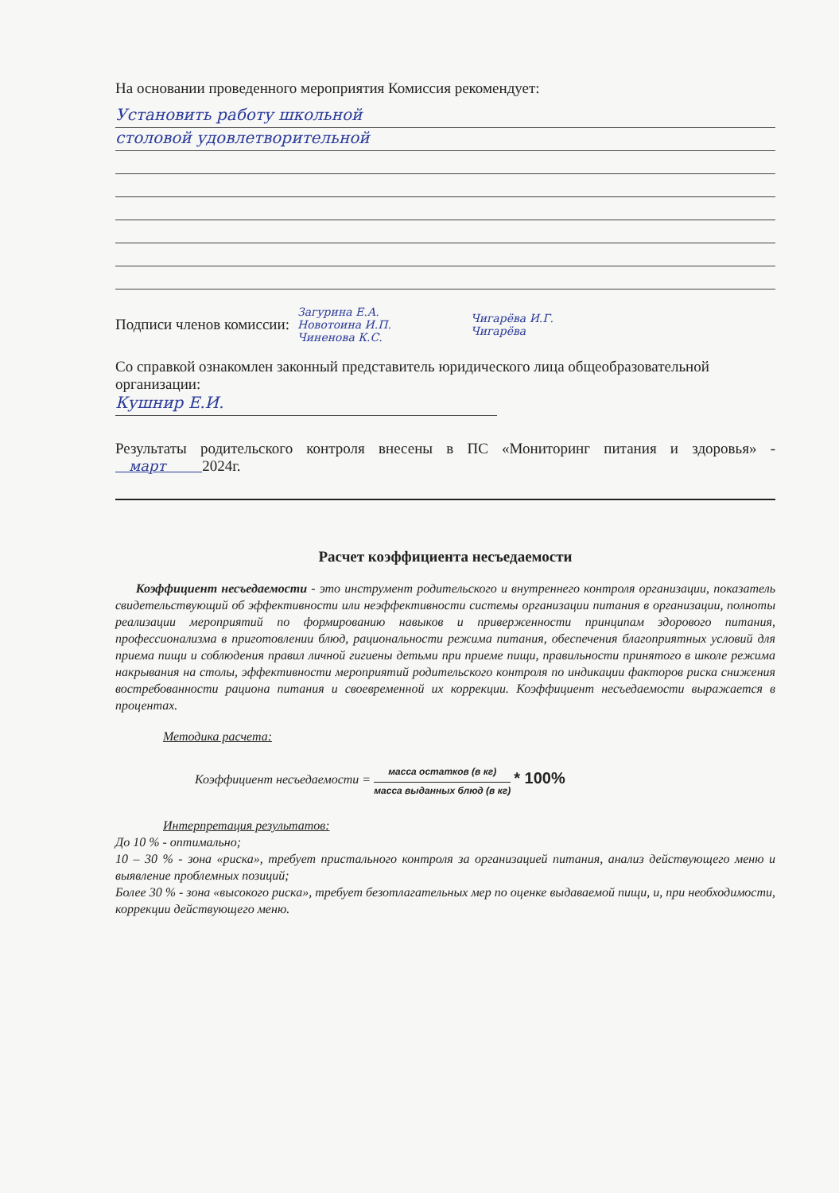На основании проведенного мероприятия Комиссия рекомендует:
Установить работу школьной
столовой удовлетворительной
Подписи членов комиссии:
Загурина Е.А.
Новотоина И.П.
Чиненова К.С.
Чигарёва И.Г.
Чигарёва
Со справкой ознакомлен законный представитель юридического лица общеобразовательной организации:
Кушнир Е.И.
Результаты родительского контроля внесены в ПС «Мониторинг питания и здоровья» - март 2024г.
Расчет коэффициента несъедаемости
Коэффициент несъедаемости - это инструмент родительского и внутреннего контроля организации, показатель свидетельствующий об эффективности или неэффективности системы организации питания в организации, полноты реализации мероприятий по формированию навыков и приверженности принципам здорового питания, профессионализма в приготовлении блюд, рациональности режима питания, обеспечения благоприятных условий для приема пищи и соблюдения правил личной гигиены детьми при приеме пищи, правильности принятого в школе режима накрывания на столы, эффективности мероприятий родительского контроля по индикации факторов риска снижения востребованности рациона питания и своевременной их коррекции. Коэффициент несъедаемости выражается в процентах.
Методика расчета:
Коэффициент несъедаемости = масса остатков (в кг) масса выданных блюд (в кг) * 100%
Интерпретация результатов:
До 10 % - оптимально;
10 – 30 % - зона «риска», требует пристального контроля за организацией питания, анализ действующего меню и выявление проблемных позиций;
Более 30 % - зона «высокого риска», требует безотлагательных мер по оценке выдаваемой пищи, и, при необходимости, коррекции действующего меню.